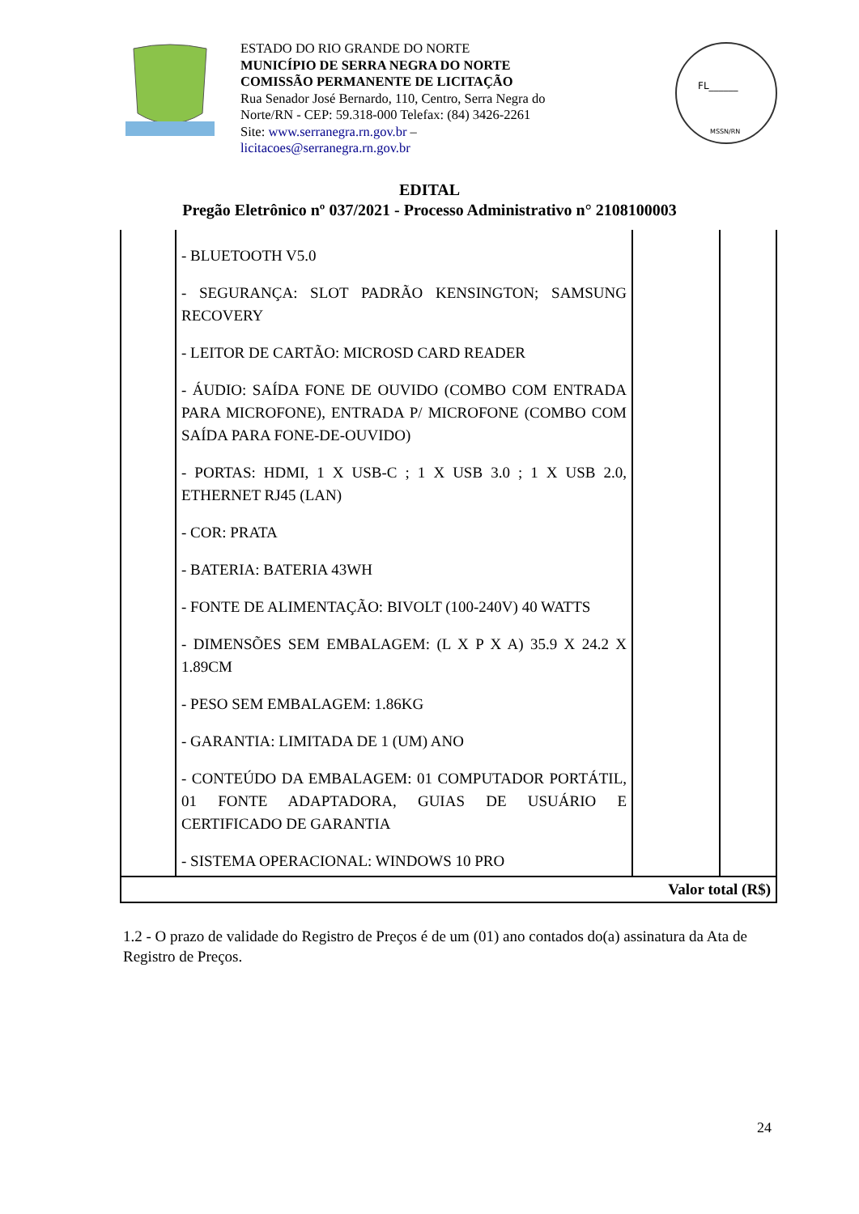ESTADO DO RIO GRANDE DO NORTE
MUNICÍPIO DE SERRA NEGRA DO NORTE
COMISSÃO PERMANENTE DE LICITAÇÃO
Rua Senador José Bernardo, 110, Centro, Serra Negra do Norte/RN - CEP: 59.318-000 Telefax: (84) 3426-2261
Site: www.serranegra.rn.gov.br –
licitacoes@serranegra.rn.gov.br
FL______
MSSN/RN
EDITAL
Pregão Eletrônico nº 037/2021 - Processo Administrativo n° 2108100003
| | - BLUETOOTH V5.0 - SEGURANÇA: SLOT PADRÃO KENSINGTON; SAMSUNG RECOVERY - LEITOR DE CARTÃO: MICROSD CARD READER - ÁUDIO: SAÍDA FONE DE OUVIDO (COMBO COM ENTRADA PARA MICROFONE), ENTRADA P/ MICROFONE (COMBO COM SAÍDA PARA FONE-DE-OUVIDO) - PORTAS: HDMI, 1 X USB-C ; 1 X USB 3.0 ; 1 X USB 2.0, ETHERNET RJ45 (LAN) - COR: PRATA - BATERIA: BATERIA 43WH - FONTE DE ALIMENTAÇÃO: BIVOLT (100-240V) 40 WATTS - DIMENSÕES SEM EMBALAGEM: (L X P X A) 35.9 X 24.2 X 1.89CM - PESO SEM EMBALAGEM: 1.86KG - GARANTIA: LIMITADA DE 1 (UM) ANO - CONTEÚDO DA EMBALAGEM: 01 COMPUTADOR PORTÁTIL, 01 FONTE ADAPTADORA, GUIAS DE USUÁRIO E CERTIFICADO DE GARANTIA - SISTEMA OPERACIONAL: WINDOWS 10 PRO | | |
| Valor total (R$) | | | |
1.2 - O prazo de validade do Registro de Preços é de um (01) ano contados do(a) assinatura da Ata de Registro de Preços.
24